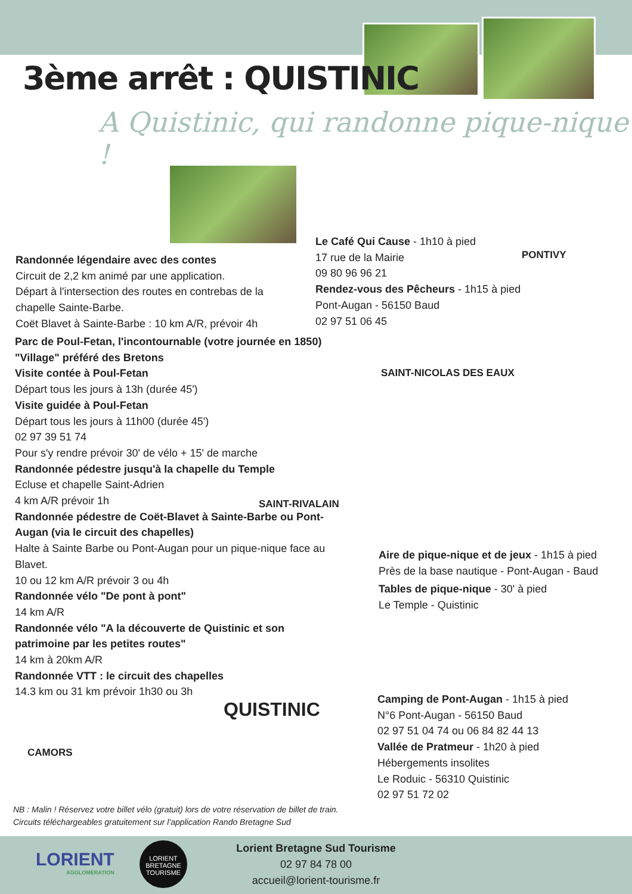3ème arrêt : QUISTINIC
A Quistinic, qui randonne pique-nique !
Randonnée légendaire avec des contes
Circuit de 2,2 km animé par une application.
Départ à l'intersection des routes en contrebas de la chapelle Sainte-Barbe.
Coët Blavet à Sainte-Barbe : 10 km A/R, prévoir 4h
Parc de Poul-Fetan, l'incontournable (votre journée en 1850)
"Village" préféré des Bretons
Visite contée à Poul-Fetan
Départ tous les jours à 13h (durée 45')
Visite guidée à Poul-Fetan
Départ tous les jours à 11h00 (durée 45')
02 97 39 51 74
Pour s'y rendre prévoir 30' de vélo + 15' de marche
Randonnée pédestre jusqu'à la chapelle du Temple
Ecluse et chapelle Saint-Adrien
4 km A/R prévoir 1h
Randonnée pédestre de Coët-Blavet à Sainte-Barbe ou Pont-Augan (via le circuit des chapelles)
Halte à Sainte Barbe ou Pont-Augan pour un pique-nique face au Blavet.
10 ou 12 km A/R prévoir 3 ou 4h
Randonnée vélo "De pont à pont"
14 km A/R
Randonnée vélo "A la découverte de Quistinic et son patrimoine par les petites routes"
14 km à 20km A/R
Randonnée VTT : le circuit des chapelles
14.3 km ou 31 km prévoir 1h30 ou 3h
Le Café Qui Cause - 1h10 à pied
17 rue de la Mairie
09 80 96 96 21
Rendez-vous des Pêcheurs - 1h15 à pied
Pont-Augan - 56150 Baud
02 97 51 06 45
PONTIVY
SAINT-NICOLAS DES EAUX
SAINT-RIVALAIN
QUISTINIC
CAMORS
Aire de pique-nique et de jeux - 1h15 à pied
Près de la base nautique - Pont-Augan - Baud
Tables de pique-nique - 30' à pied
Le Temple - Quistinic
Camping de Pont-Augan - 1h15 à pied
N°6 Pont-Augan - 56150 Baud
02 97 51 04 74 ou 06 84 82 44 13
Vallée de Pratmeur - 1h20 à pied
Hébergements insolites
Le Roduic - 56310 Quistinic
02 97 51 72 02
NB : Malin ! Réservez votre billet vélo (gratuit) lors de votre réservation de billet de train.
Circuits téléchargeables gratuitement sur l'application Rando Bretagne Sud
LORIENT
AGGLOMERATION
LORIENT
BRETAGNE
TOURISME
Lorient Bretagne Sud Tourisme
02 97 84 78 00
accueil@lorient-tourisme.fr